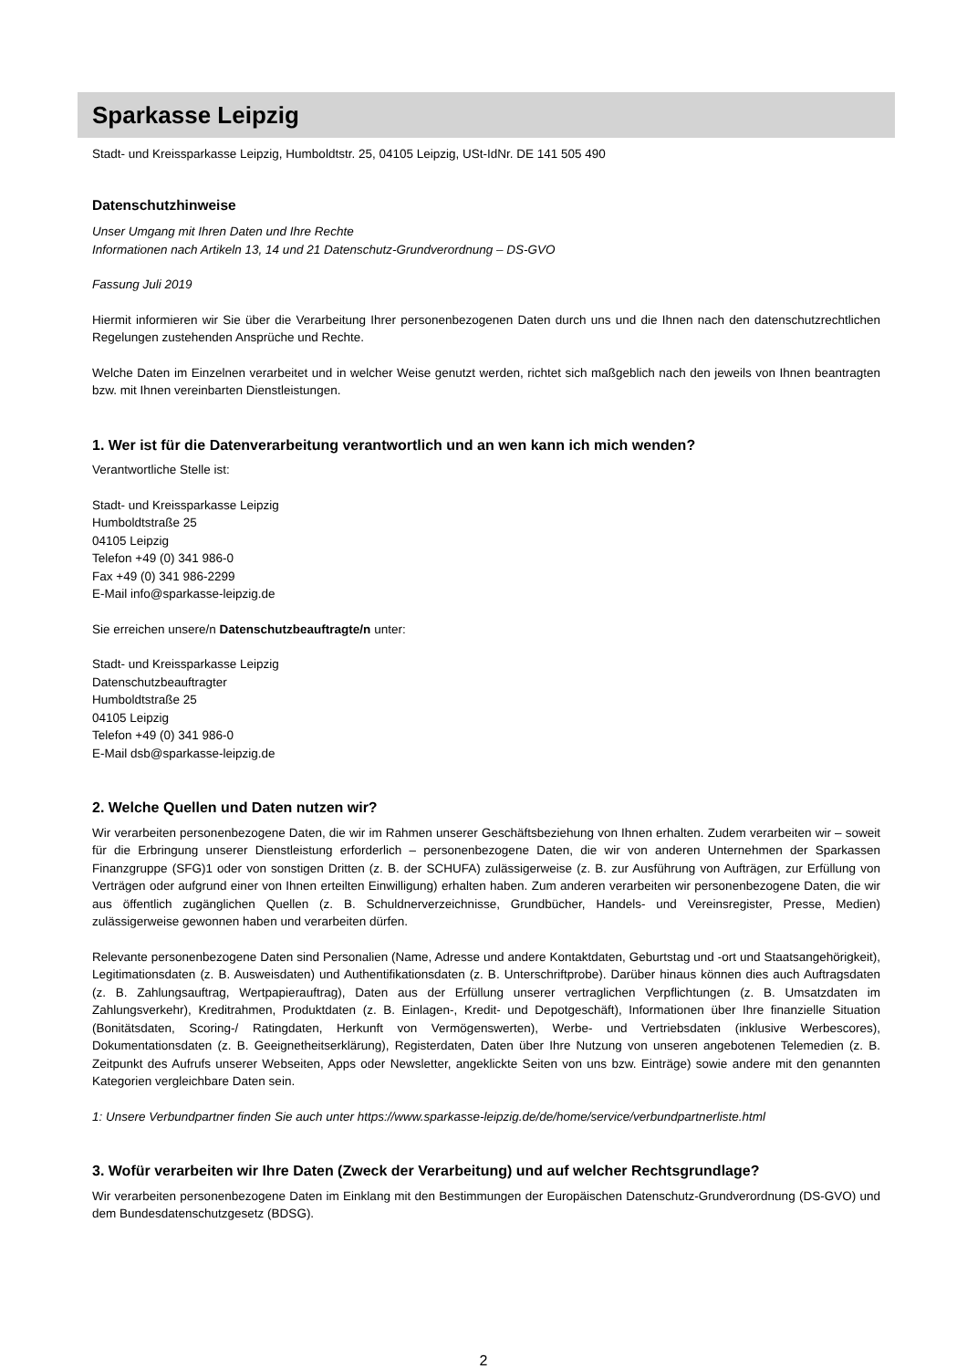Sparkasse Leipzig
Stadt- und Kreissparkasse Leipzig, Humboldtstr. 25, 04105 Leipzig, USt-IdNr. DE 141 505 490
Datenschutzhinweise
Unser Umgang mit Ihren Daten und Ihre Rechte
Informationen nach Artikeln 13, 14 und 21 Datenschutz-Grundverordnung – DS-GVO
Fassung Juli 2019
Hiermit informieren wir Sie über die Verarbeitung Ihrer personenbezogenen Daten durch uns und die Ihnen nach den datenschutzrechtlichen Regelungen zustehenden Ansprüche und Rechte.
Welche Daten im Einzelnen verarbeitet und in welcher Weise genutzt werden, richtet sich maßgeblich nach den jeweils von Ihnen beantragten bzw. mit Ihnen vereinbarten Dienstleistungen.
1. Wer ist für die Datenverarbeitung verantwortlich und an wen kann ich mich wenden?
Verantwortliche Stelle ist:
Stadt- und Kreissparkasse Leipzig
Humboldtstraße 25
04105 Leipzig
Telefon +49 (0) 341 986-0
Fax +49 (0) 341 986-2299
E-Mail info@sparkasse-leipzig.de
Sie erreichen unsere/n Datenschutzbeauftragte/n unter:
Stadt- und Kreissparkasse Leipzig
Datenschutzbeauftragter
Humboldtstraße 25
04105 Leipzig
Telefon +49 (0) 341 986-0
E-Mail dsb@sparkasse-leipzig.de
2. Welche Quellen und Daten nutzen wir?
Wir verarbeiten personenbezogene Daten, die wir im Rahmen unserer Geschäftsbeziehung von Ihnen erhalten. Zudem verarbeiten wir – soweit für die Erbringung unserer Dienstleistung erforderlich – personenbezogene Daten, die wir von anderen Unternehmen der Sparkassen Finanzgruppe (SFG)1 oder von sonstigen Dritten (z. B. der SCHUFA) zulässigerweise (z. B. zur Ausführung von Aufträgen, zur Erfüllung von Verträgen oder aufgrund einer von Ihnen erteilten Einwilligung) erhalten haben. Zum anderen verarbeiten wir personenbezogene Daten, die wir aus öffentlich zugänglichen Quellen (z. B. Schuldnerverzeichnisse, Grundbücher, Handels- und Vereinsregister, Presse, Medien) zulässigerweise gewonnen haben und verarbeiten dürfen.
Relevante personenbezogene Daten sind Personalien (Name, Adresse und andere Kontaktdaten, Geburtstag und -ort und Staatsangehörigkeit), Legitimationsdaten (z. B. Ausweisdaten) und Authentifikationsdaten (z. B. Unterschriftprobe). Darüber hinaus können dies auch Auftragsdaten (z. B. Zahlungsauftrag, Wertpapierauftrag), Daten aus der Erfüllung unserer vertraglichen Verpflichtungen (z. B. Umsatzdaten im Zahlungsverkehr), Kreditrahmen, Produktdaten (z. B. Einlagen-, Kredit- und Depotgeschäft), Informationen über Ihre finanzielle Situation (Bonitätsdaten, Scoring-/ Ratingdaten, Herkunft von Vermögenswerten), Werbe- und Vertriebsdaten (inklusive Werbescores), Dokumentationsdaten (z. B. Geeignetheitserklärung), Registerdaten, Daten über Ihre Nutzung von unseren angebotenen Telemedien (z. B. Zeitpunkt des Aufrufs unserer Webseiten, Apps oder Newsletter, angeklickte Seiten von uns bzw. Einträge) sowie andere mit den genannten Kategorien vergleichbare Daten sein.
1: Unsere Verbundpartner finden Sie auch unter https://www.sparkasse-leipzig.de/de/home/service/verbundpartnerliste.html
3. Wofür verarbeiten wir Ihre Daten (Zweck der Verarbeitung) und auf welcher Rechtsgrundlage?
Wir verarbeiten personenbezogene Daten im Einklang mit den Bestimmungen der Europäischen Datenschutz-Grundverordnung (DS-GVO) und dem Bundesdatenschutzgesetz (BDSG).
2